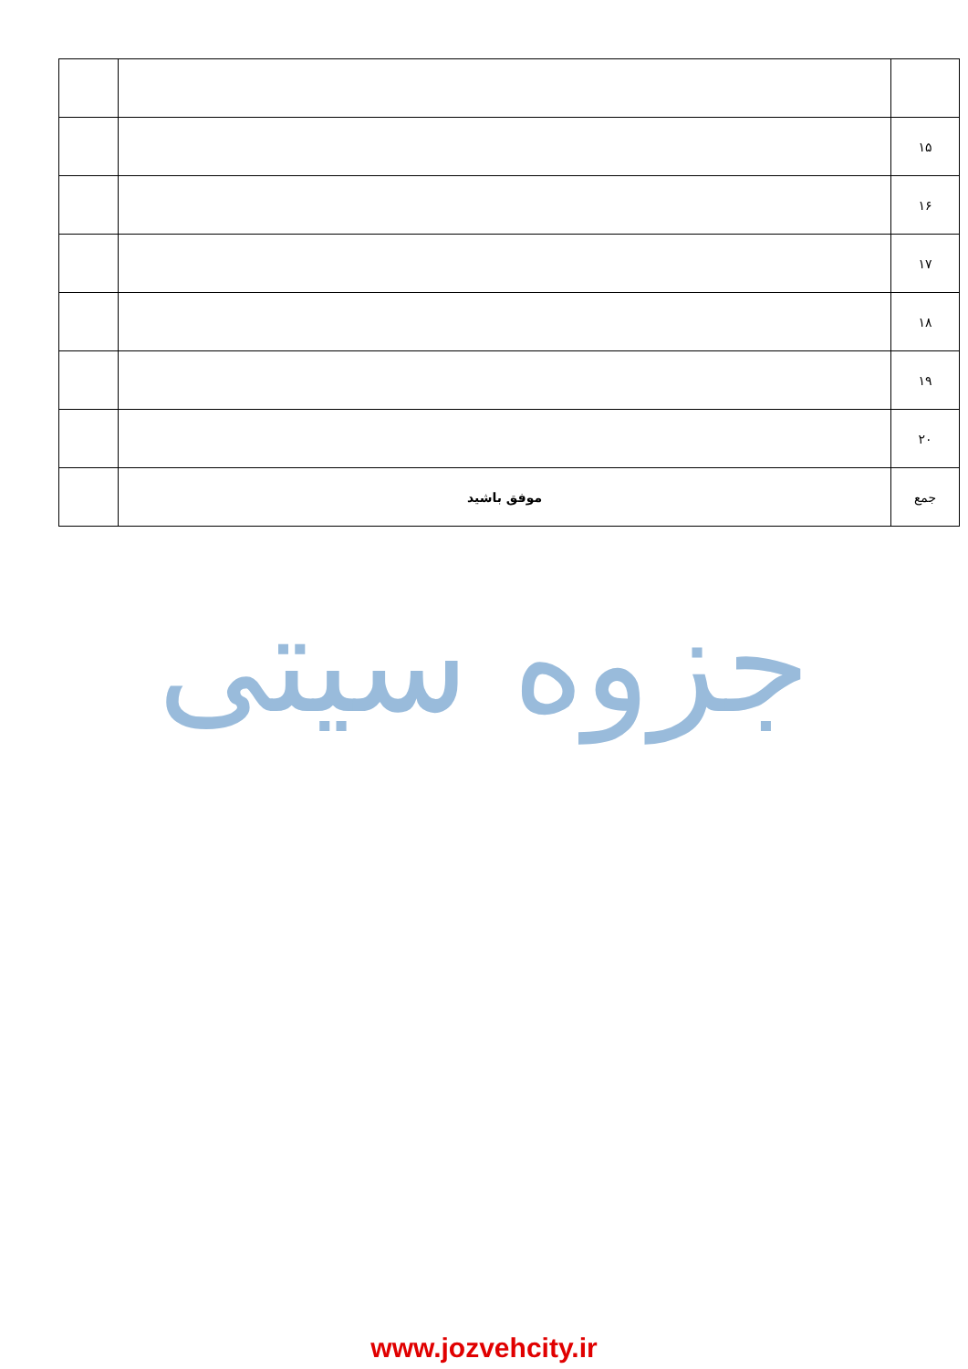| ۱۵ | | |
| ۱۶ | | |
| ۱۷ | | |
| ۱۸ | | |
| ۱۹ | | |
| ۲۰ | | |
| جمع | موفق باشید | |
جزوه سیتی
www.jozvehcity.ir